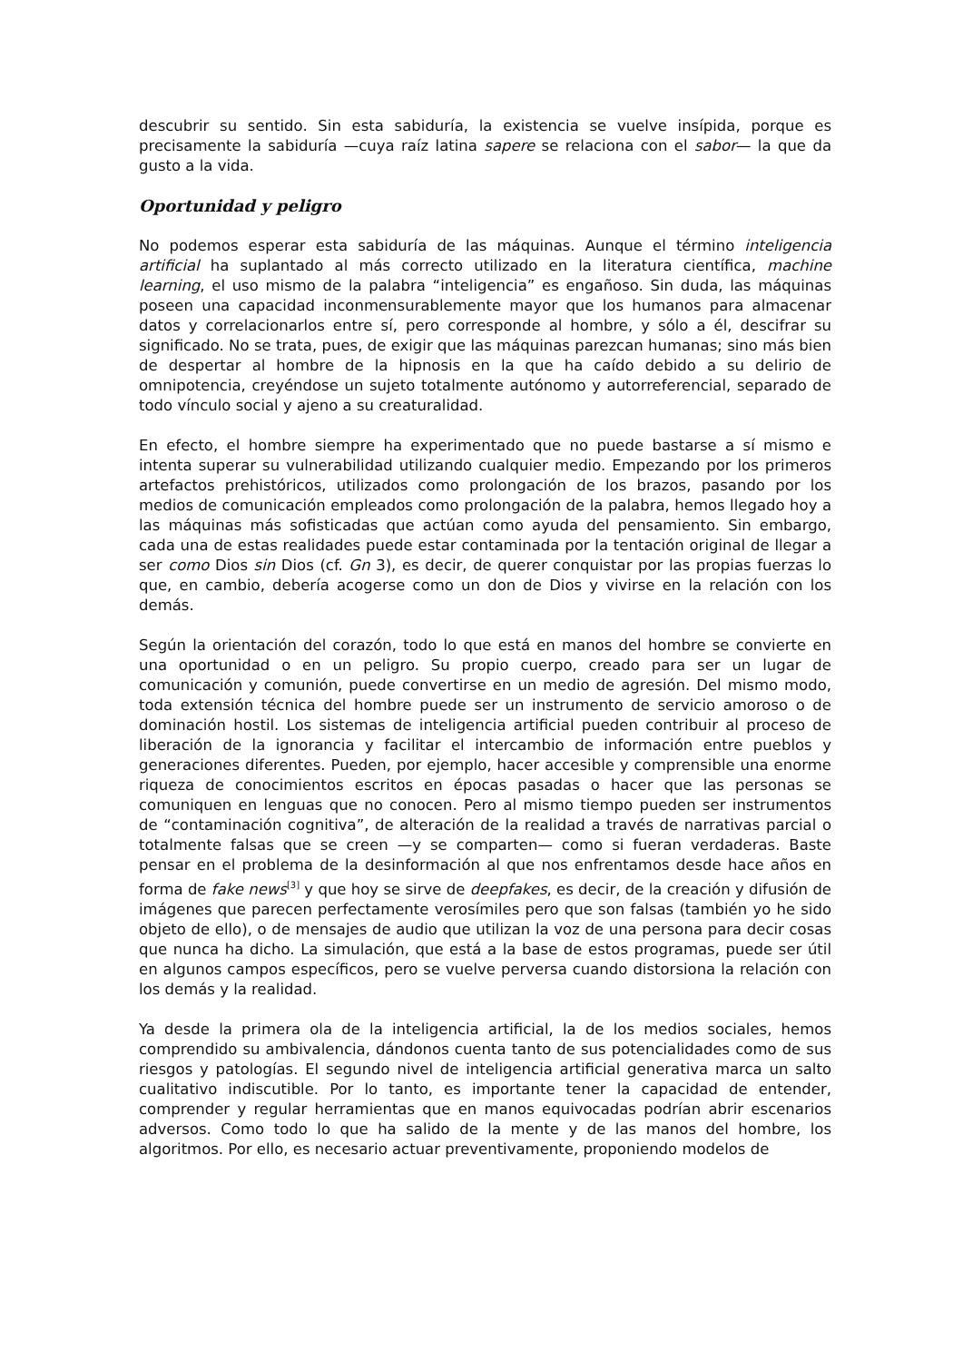descubrir su sentido. Sin esta sabiduría, la existencia se vuelve insípida, porque es precisamente la sabiduría —cuya raíz latina sapere se relaciona con el sabor— la que da gusto a la vida.
Oportunidad y peligro
No podemos esperar esta sabiduría de las máquinas. Aunque el término inteligencia artificial ha suplantado al más correcto utilizado en la literatura científica, machine learning, el uso mismo de la palabra “inteligencia” es engañoso. Sin duda, las máquinas poseen una capacidad inconmensurablemente mayor que los humanos para almacenar datos y correlacionarlos entre sí, pero corresponde al hombre, y sólo a él, descifrar su significado. No se trata, pues, de exigir que las máquinas parezcan humanas; sino más bien de despertar al hombre de la hipnosis en la que ha caído debido a su delirio de omnipotencia, creyéndose un sujeto totalmente autónomo y autorreferencial, separado de todo vínculo social y ajeno a su creaturalidad.
En efecto, el hombre siempre ha experimentado que no puede bastarse a sí mismo e intenta superar su vulnerabilidad utilizando cualquier medio. Empezando por los primeros artefactos prehistóricos, utilizados como prolongación de los brazos, pasando por los medios de comunicación empleados como prolongación de la palabra, hemos llegado hoy a las máquinas más sofisticadas que actúan como ayuda del pensamiento. Sin embargo, cada una de estas realidades puede estar contaminada por la tentación original de llegar a ser como Dios sin Dios (cf. Gn 3), es decir, de querer conquistar por las propias fuerzas lo que, en cambio, debería acogerse como un don de Dios y vivirse en la relación con los demás.
Según la orientación del corazón, todo lo que está en manos del hombre se convierte en una oportunidad o en un peligro. Su propio cuerpo, creado para ser un lugar de comunicación y comunión, puede convertirse en un medio de agresión. Del mismo modo, toda extensión técnica del hombre puede ser un instrumento de servicio amoroso o de dominación hostil. Los sistemas de inteligencia artificial pueden contribuir al proceso de liberación de la ignorancia y facilitar el intercambio de información entre pueblos y generaciones diferentes. Pueden, por ejemplo, hacer accesible y comprensible una enorme riqueza de conocimientos escritos en épocas pasadas o hacer que las personas se comuniquen en lenguas que no conocen. Pero al mismo tiempo pueden ser instrumentos de “contaminación cognitiva”, de alteración de la realidad a través de narrativas parcial o totalmente falsas que se creen —y se comparten— como si fueran verdaderas. Baste pensar en el problema de la desinformación al que nos enfrentamos desde hace años en forma de fake news<sup>[3]</sup> y que hoy se sirve de deepfakes, es decir, de la creación y difusión de imágenes que parecen perfectamente verosímiles pero que son falsas (también yo he sido objeto de ello), o de mensajes de audio que utilizan la voz de una persona para decir cosas que nunca ha dicho. La simulación, que está a la base de estos programas, puede ser útil en algunos campos específicos, pero se vuelve perversa cuando distorsiona la relación con los demás y la realidad.
Ya desde la primera ola de la inteligencia artificial, la de los medios sociales, hemos comprendido su ambivalencia, dándonos cuenta tanto de sus potencialidades como de sus riesgos y patologías. El segundo nivel de inteligencia artificial generativa marca un salto cualitativo indiscutible. Por lo tanto, es importante tener la capacidad de entender, comprender y regular herramientas que en manos equivocadas podrían abrir escenarios adversos. Como todo lo que ha salido de la mente y de las manos del hombre, los algoritmos. Por ello, es necesario actuar preventivamente, proponiendo modelos de